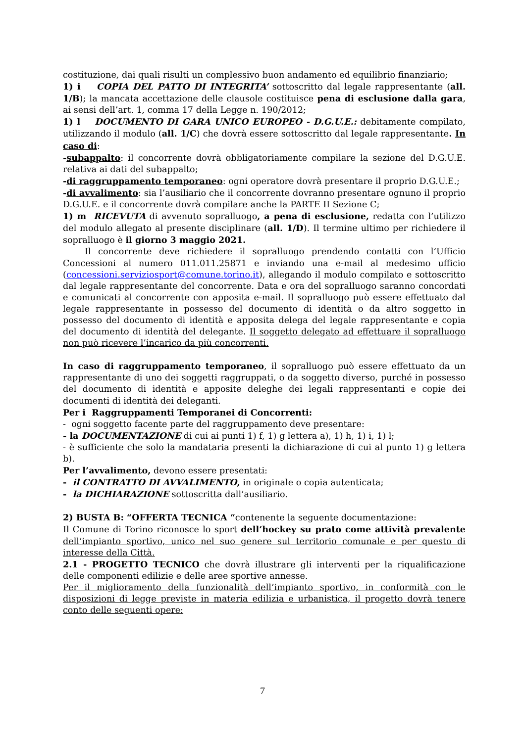costituzione, dai quali risulti un complessivo buon andamento ed equilibrio finanziario;
1) i COPIA DEL PATTO DI INTEGRITA’ sottoscritto dal legale rappresentante (all. 1/B); la mancata accettazione delle clausole costituisce pena di esclusione dalla gara, ai sensi dell’art. 1, comma 17 della Legge n. 190/2012;
1) l DOCUMENTO DI GARA UNICO EUROPEO - D.G.U.E.: debitamente compilato, utilizzando il modulo (all. 1/C) che dovrà essere sottoscritto dal legale rappresentante. In caso di:
-subappalto: il concorrente dovrà obbligatoriamente compilare la sezione del D.G.U.E. relativa ai dati del subappalto;
-di raggruppamento temporaneo: ogni operatore dovrà presentare il proprio D.G.U.E.;
-di avvalimento: sia l’ausiliario che il concorrente dovranno presentare ognuno il proprio D.G.U.E. e il concorrente dovrà compilare anche la PARTE II Sezione C;
1) m RICEVUTA di avvenuto sopralluogo, a pena di esclusione, redatta con l’utilizzo del modulo allegato al presente disciplinare (all. 1/D). Il termine ultimo per richiedere il sopralluogo è il giorno 3 maggio 2021.
Il concorrente deve richiedere il sopralluogo prendendo contatti con l’Ufficio Concessioni al numero 011.011.25871 e inviando una e-mail al medesimo ufficio (concessioni.serviziosport@comune.torino.it), allegando il modulo compilato e sottoscritto dal legale rappresentante del concorrente. Data e ora del sopralluogo saranno concordati e comunicati al concorrente con apposita e-mail. Il sopralluogo può essere effettuato dal legale rappresentante in possesso del documento di identità o da altro soggetto in possesso del documento di identità e apposita delega del legale rappresentante e copia del documento di identità del delegante. Il soggetto delegato ad effettuare il sopralluogo non può ricevere l’incarico da più concorrenti.
In caso di raggruppamento temporaneo, il sopralluogo può essere effettuato da un rappresentante di uno dei soggetti raggruppati, o da soggetto diverso, purché in possesso del documento di identità e apposite deleghe dei legali rappresentanti e copie dei documenti di identità dei deleganti.
Per i Raggruppamenti Temporanei di Concorrenti:
- ogni soggetto facente parte del raggruppamento deve presentare:
- la DOCUMENTAZIONE di cui ai punti 1) f, 1) g lettera a), 1) h, 1) i, 1) l;
- è sufficiente che solo la mandataria presenti la dichiarazione di cui al punto 1) g lettera b).
Per l’avvalimento, devono essere presentati:
- il CONTRATTO DI AVVALIMENTO, in originale o copia autenticata;
- la DICHIARAZIONE sottoscritta dall’ausiliario.
2) BUSTA B: “OFFERTA TECNICA “contenente la seguente documentazione:
Il Comune di Torino riconosce lo sport dell’hockey su prato come attività prevalente dell’impianto sportivo, unico nel suo genere sul territorio comunale e per questo di interesse della Città.
2.1 - PROGETTO TECNICO che dovrà illustrare gli interventi per la riqualificazione delle componenti edilizie e delle aree sportive annesse.
Per il miglioramento della funzionalità dell’impianto sportivo, in conformità con le disposizioni di legge previste in materia edilizia e urbanistica, il progetto dovrà tenere conto delle seguenti opere:
7